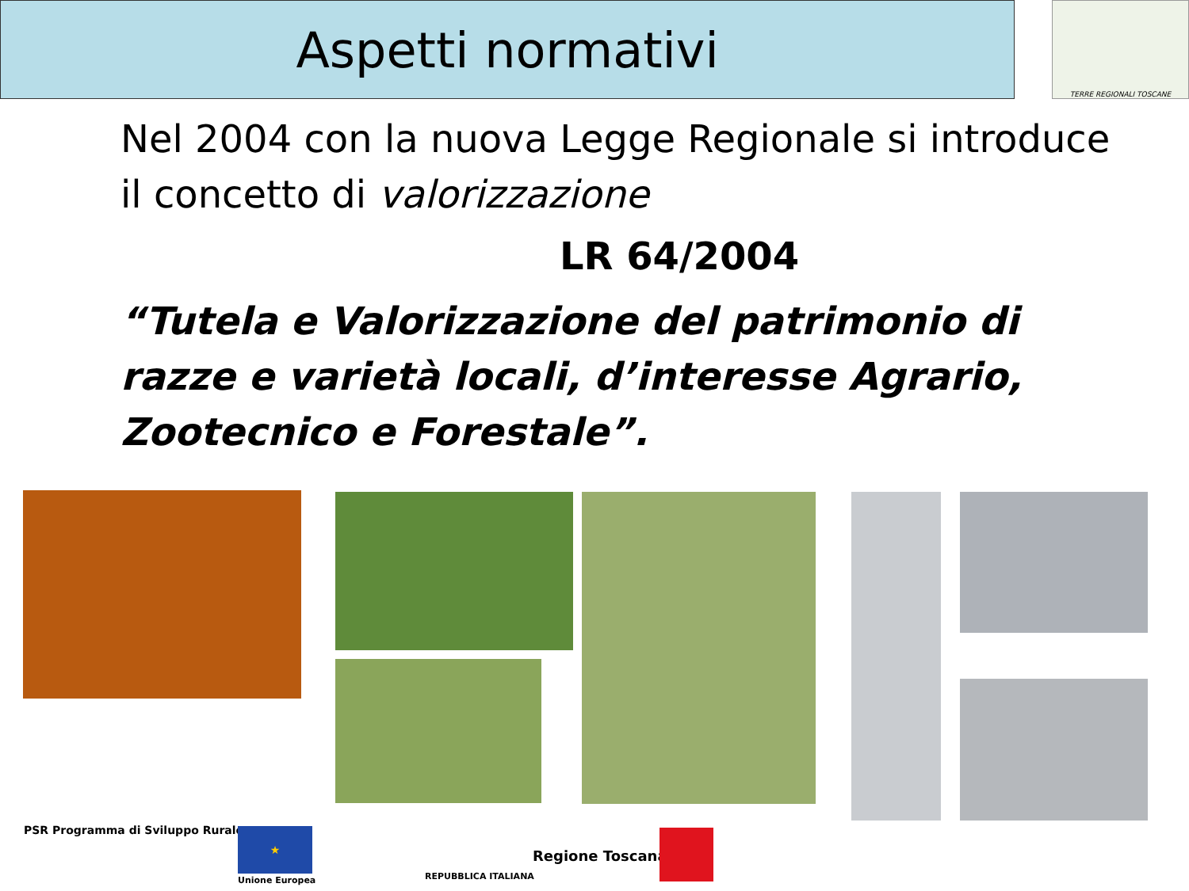Aspetti normativi TERRE REGIONALI TOSCANE
Nel 2004 con la nuova Legge Regionale si introduce il concetto di valorizzazione
LR 64/2004
“Tutela e Valorizzazione del patrimonio di razze e varietà locali, d’interesse Agrario, Zootecnico e Forestale”.
PSR Programma di Sviluppo Rurale
★
Unione Europea REPUBBLICA ITALIANA
Regione Toscana